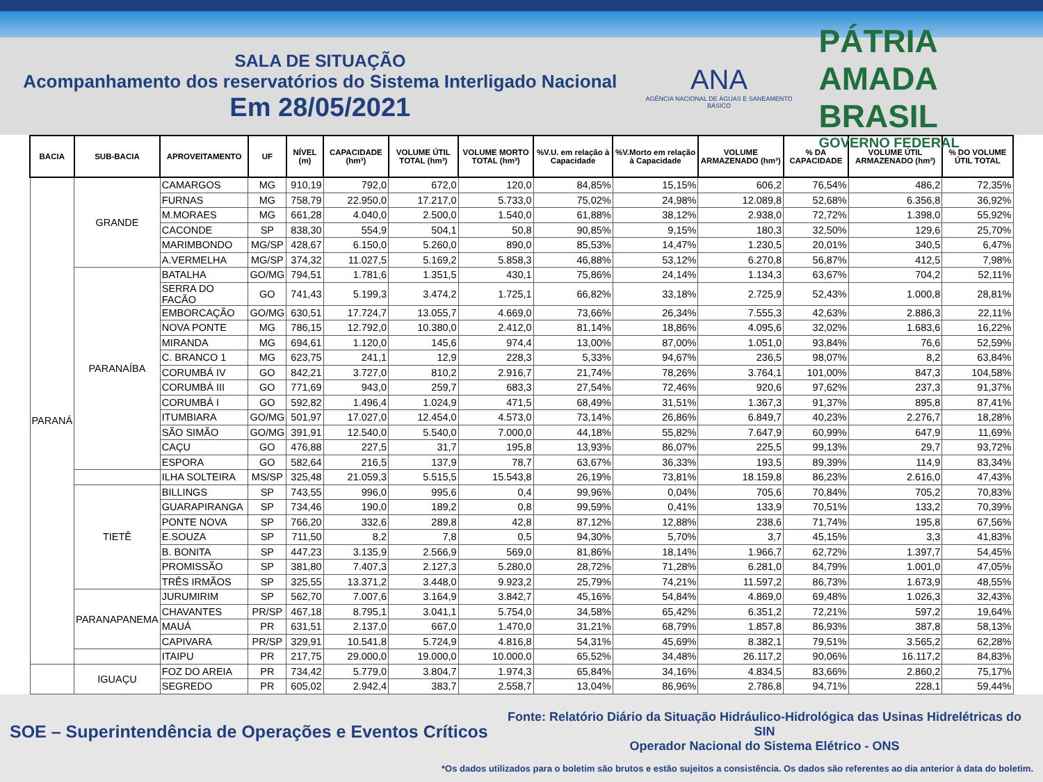SALA DE SITUAÇÃO
Acompanhamento dos reservatórios do Sistema Interligado Nacional
Em 28/05/2021
ANA
AGÊNCIA NACIONAL DE ÁGUAS E SANEAMENTO BÁSICO
PÁTRIA AMADA
BRASIL
GOVERNO FEDERAL
| BACIA | SUB-BACIA | APROVEITAMENTO | UF | NÍVEL (m) | CAPACIDADE (hm³) | VOLUME ÚTIL TOTAL (hm³) | VOLUME MORTO TOTAL (hm³) | %V.U. em relação à Capacidade | %V.Morto em relação à Capacidade | VOLUME ARMAZENADO (hm³) | % DA CAPACIDADE | VOLUME ÚTIL ARMAZENADO (hm³) | % DO VOLUME ÚTIL TOTAL |
| --- | --- | --- | --- | --- | --- | --- | --- | --- | --- | --- | --- | --- | --- |
| PARANÁ | GRANDE | CAMARGOS | MG | 910,19 | 792,0 | 672,0 | 120,0 | 84,85% | 15,15% | 606,2 | 76,54% | 486,2 | 72,35% |
| | | FURNAS | MG | 758,79 | 22.950,0 | 17.217,0 | 5.733,0 | 75,02% | 24,98% | 12.089,8 | 52,68% | 6.356,8 | 36,92% |
| | | M.MORAES | MG | 661,28 | 4.040,0 | 2.500,0 | 1.540,0 | 61,88% | 38,12% | 2.938,0 | 72,72% | 1.398,0 | 55,92% |
| | | CACONDE | SP | 838,30 | 554,9 | 504,1 | 50,8 | 90,85% | 9,15% | 180,3 | 32,50% | 129,6 | 25,70% |
| | | MARIMBONDO | MG/SP | 428,67 | 6.150,0 | 5.260,0 | 890,0 | 85,53% | 14,47% | 1.230,5 | 20,01% | 340,5 | 6,47% |
| | | A.VERMELHA | MG/SP | 374,32 | 11.027,5 | 5.169,2 | 5.858,3 | 46,88% | 53,12% | 6.270,8 | 56,87% | 412,5 | 7,98% |
| | PARANAÍBA | BATALHA | GO/MG | 794,51 | 1.781,6 | 1.351,5 | 430,1 | 75,86% | 24,14% | 1.134,3 | 63,67% | 704,2 | 52,11% |
| | | SERRA DO FACÃO | GO | 741,43 | 5.199,3 | 3.474,2 | 1.725,1 | 66,82% | 33,18% | 2.725,9 | 52,43% | 1.000,8 | 28,81% |
| | | EMBORCAÇÃO | GO/MG | 630,51 | 17.724,7 | 13.055,7 | 4.669,0 | 73,66% | 26,34% | 7.555,3 | 42,63% | 2.886,3 | 22,11% |
| | | NOVA PONTE | MG | 786,15 | 12.792,0 | 10.380,0 | 2.412,0 | 81,14% | 18,86% | 4.095,6 | 32,02% | 1.683,6 | 16,22% |
| | | MIRANDA | MG | 694,61 | 1.120,0 | 145,6 | 974,4 | 13,00% | 87,00% | 1.051,0 | 93,84% | 76,6 | 52,59% |
| | | C. BRANCO 1 | MG | 623,75 | 241,1 | 12,9 | 228,3 | 5,33% | 94,67% | 236,5 | 98,07% | 8,2 | 63,84% |
| | | CORUMBÁ IV | GO | 842,21 | 3.727,0 | 810,2 | 2.916,7 | 21,74% | 78,26% | 3.764,1 | 101,00% | 847,3 | 104,58% |
| | | CORUMBÁ III | GO | 771,69 | 943,0 | 259,7 | 683,3 | 27,54% | 72,46% | 920,6 | 97,62% | 237,3 | 91,37% |
| | | CORUMBÁ I | GO | 592,82 | 1.496,4 | 1.024,9 | 471,5 | 68,49% | 31,51% | 1.367,3 | 91,37% | 895,8 | 87,41% |
| | | ITUMBIARA | GO/MG | 501,97 | 17.027,0 | 12.454,0 | 4.573,0 | 73,14% | 26,86% | 6.849,7 | 40,23% | 2.276,7 | 18,28% |
| | | SÃO SIMÃO | GO/MG | 391,91 | 12.540,0 | 5.540,0 | 7.000,0 | 44,18% | 55,82% | 7.647,9 | 60,99% | 647,9 | 11,69% |
| | | CAÇU | GO | 476,88 | 227,5 | 31,7 | 195,8 | 13,93% | 86,07% | 225,5 | 99,13% | 29,7 | 93,72% |
| | | ESPORA | GO | 582,64 | 216,5 | 137,9 | 78,7 | 63,67% | 36,33% | 193,5 | 89,39% | 114,9 | 83,34% |
| | | ILHA SOLTEIRA | MS/SP | 325,48 | 21.059,3 | 5.515,5 | 15.543,8 | 26,19% | 73,81% | 18.159,8 | 86,23% | 2.616,0 | 47,43% |
| | TIETÊ | BILLINGS | SP | 743,55 | 996,0 | 995,6 | 0,4 | 99,96% | 0,04% | 705,6 | 70,84% | 705,2 | 70,83% |
| | | GUARAPIRANGA | SP | 734,46 | 190,0 | 189,2 | 0,8 | 99,59% | 0,41% | 133,9 | 70,51% | 133,2 | 70,39% |
| | | PONTE NOVA | SP | 766,20 | 332,6 | 289,8 | 42,8 | 87,12% | 12,88% | 238,6 | 71,74% | 195,8 | 67,56% |
| | | E.SOUZA | SP | 711,50 | 8,2 | 7,8 | 0,5 | 94,30% | 5,70% | 3,7 | 45,15% | 3,3 | 41,83% |
| | | B. BONITA | SP | 447,23 | 3.135,9 | 2.566,9 | 569,0 | 81,86% | 18,14% | 1.966,7 | 62,72% | 1.397,7 | 54,45% |
| | | PROMISSÃO | SP | 381,80 | 7.407,3 | 2.127,3 | 5.280,0 | 28,72% | 71,28% | 6.281,0 | 84,79% | 1.001,0 | 47,05% |
| | | TRÊS IRMÃOS | SP | 325,55 | 13.371,2 | 3.448,0 | 9.923,2 | 25,79% | 74,21% | 11.597,2 | 86,73% | 1.673,9 | 48,55% |
| | PARANAPANEMA | JURUMIRIM | SP | 562,70 | 7.007,6 | 3.164,9 | 3.842,7 | 45,16% | 54,84% | 4.869,0 | 69,48% | 1.026,3 | 32,43% |
| | | CHAVANTES | PR/SP | 467,18 | 8.795,1 | 3.041,1 | 5.754,0 | 34,58% | 65,42% | 6.351,2 | 72,21% | 597,2 | 19,64% |
| | | MAUÁ | PR | 631,51 | 2.137,0 | 667,0 | 1.470,0 | 31,21% | 68,79% | 1.857,8 | 86,93% | 387,8 | 58,13% |
| | | CAPIVARA | PR/SP | 329,91 | 10.541,8 | 5.724,9 | 4.816,8 | 54,31% | 45,69% | 8.382,1 | 79,51% | 3.565,2 | 62,28% |
| | | ITAIPU | PR | 217,75 | 29.000,0 | 19.000,0 | 10.000,0 | 65,52% | 34,48% | 26.117,2 | 90,06% | 16.117,2 | 84,83% |
| | IGUAÇU | FOZ DO AREIA | PR | 734,42 | 5.779,0 | 3.804,7 | 1.974,3 | 65,84% | 34,16% | 4.834,5 | 83,66% | 2.860,2 | 75,17% |
| | | SEGREDO | PR | 605,02 | 2.942,4 | 383,7 | 2.558,7 | 13,04% | 86,96% | 2.786,8 | 94,71% | 228,1 | 59,44% |
SOE – Superintendência de Operações e Eventos Críticos
Fonte: Relatório Diário da Situação Hidráulico-Hidrológica das Usinas Hidrelétricas do SIN
Operador Nacional do Sistema Elétrico - ONS
*Os dados utilizados para o boletim são brutos e estão sujeitos a consistência. Os dados são referentes ao dia anterior à data do boletim.